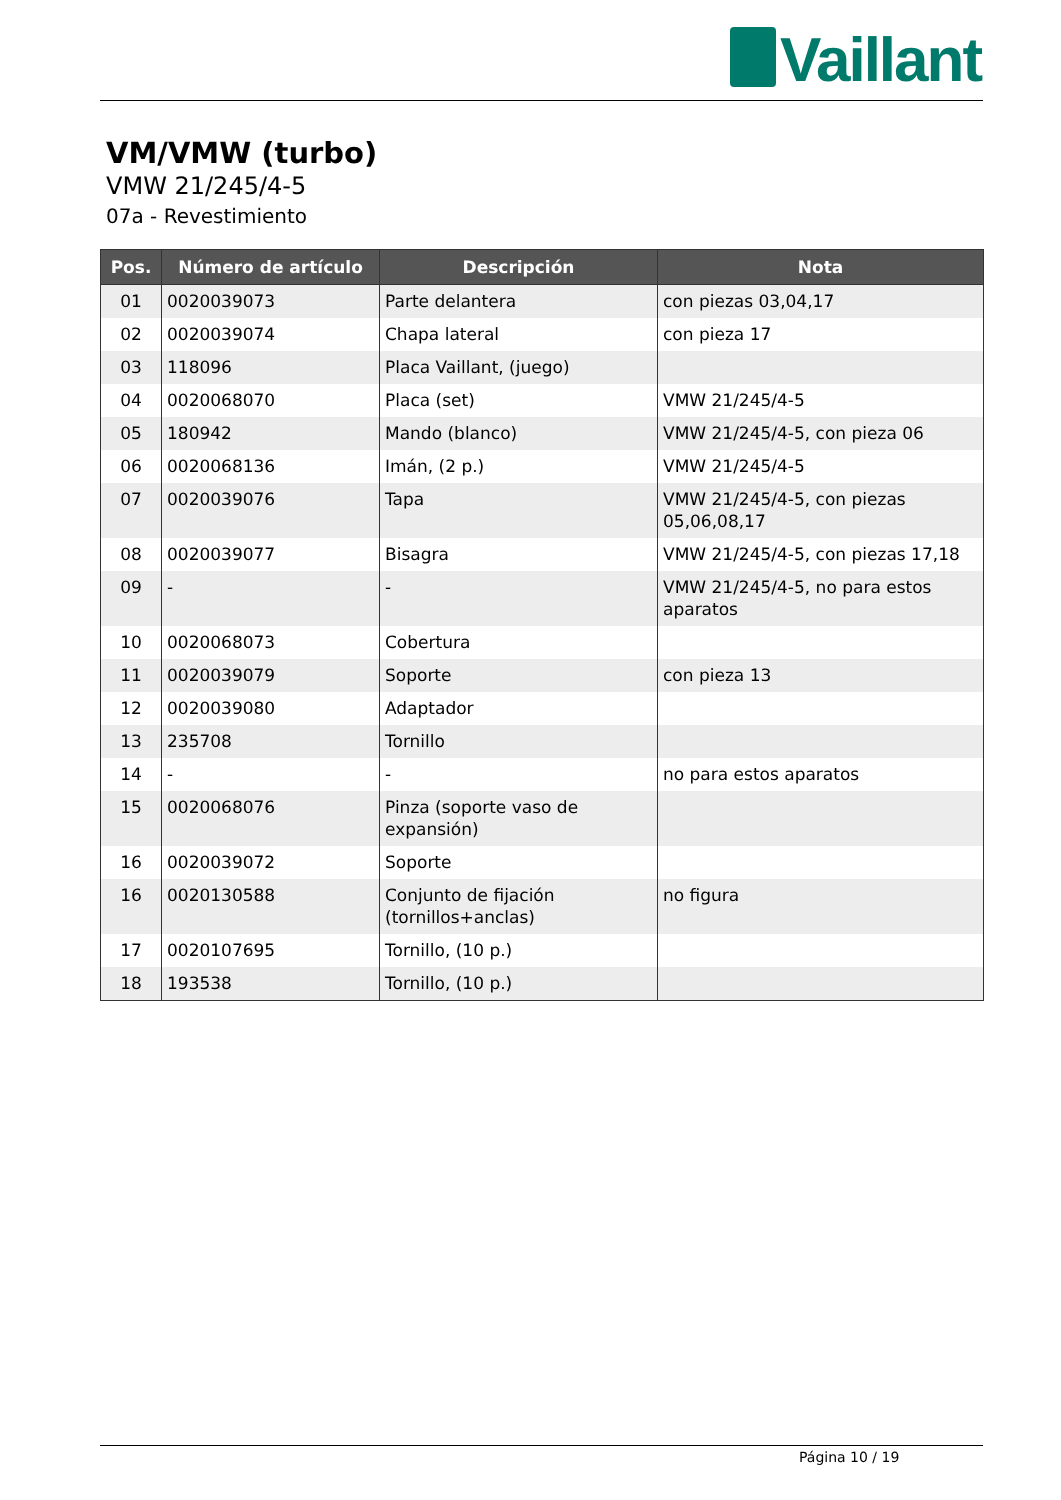Vaillant
VM/VMW (turbo)
VMW 21/245/4-5
07a - Revestimiento
| Pos. | Número de artículo | Descripción | Nota |
| --- | --- | --- | --- |
| 01 | 0020039073 | Parte delantera | con piezas 03,04,17 |
| 02 | 0020039074 | Chapa lateral | con pieza 17 |
| 03 | 118096 | Placa Vaillant, (juego) | |
| 04 | 0020068070 | Placa (set) | VMW 21/245/4-5 |
| 05 | 180942 | Mando (blanco) | VMW 21/245/4-5, con pieza 06 |
| 06 | 0020068136 | Imán, (2 p.) | VMW 21/245/4-5 |
| 07 | 0020039076 | Tapa | VMW 21/245/4-5, con piezas 05,06,08,17 |
| 08 | 0020039077 | Bisagra | VMW 21/245/4-5, con piezas 17,18 |
| 09 | - | - | VMW 21/245/4-5, no para estos aparatos |
| 10 | 0020068073 | Cobertura | |
| 11 | 0020039079 | Soporte | con pieza 13 |
| 12 | 0020039080 | Adaptador | |
| 13 | 235708 | Tornillo | |
| 14 | - | - | no para estos aparatos |
| 15 | 0020068076 | Pinza (soporte vaso de expansión) | |
| 16 | 0020039072 | Soporte | |
| 16 | 0020130588 | Conjunto de fijación (tornillos+anclas) | no figura |
| 17 | 0020107695 | Tornillo, (10 p.) | |
| 18 | 193538 | Tornillo, (10 p.) | |
Página 10 / 19